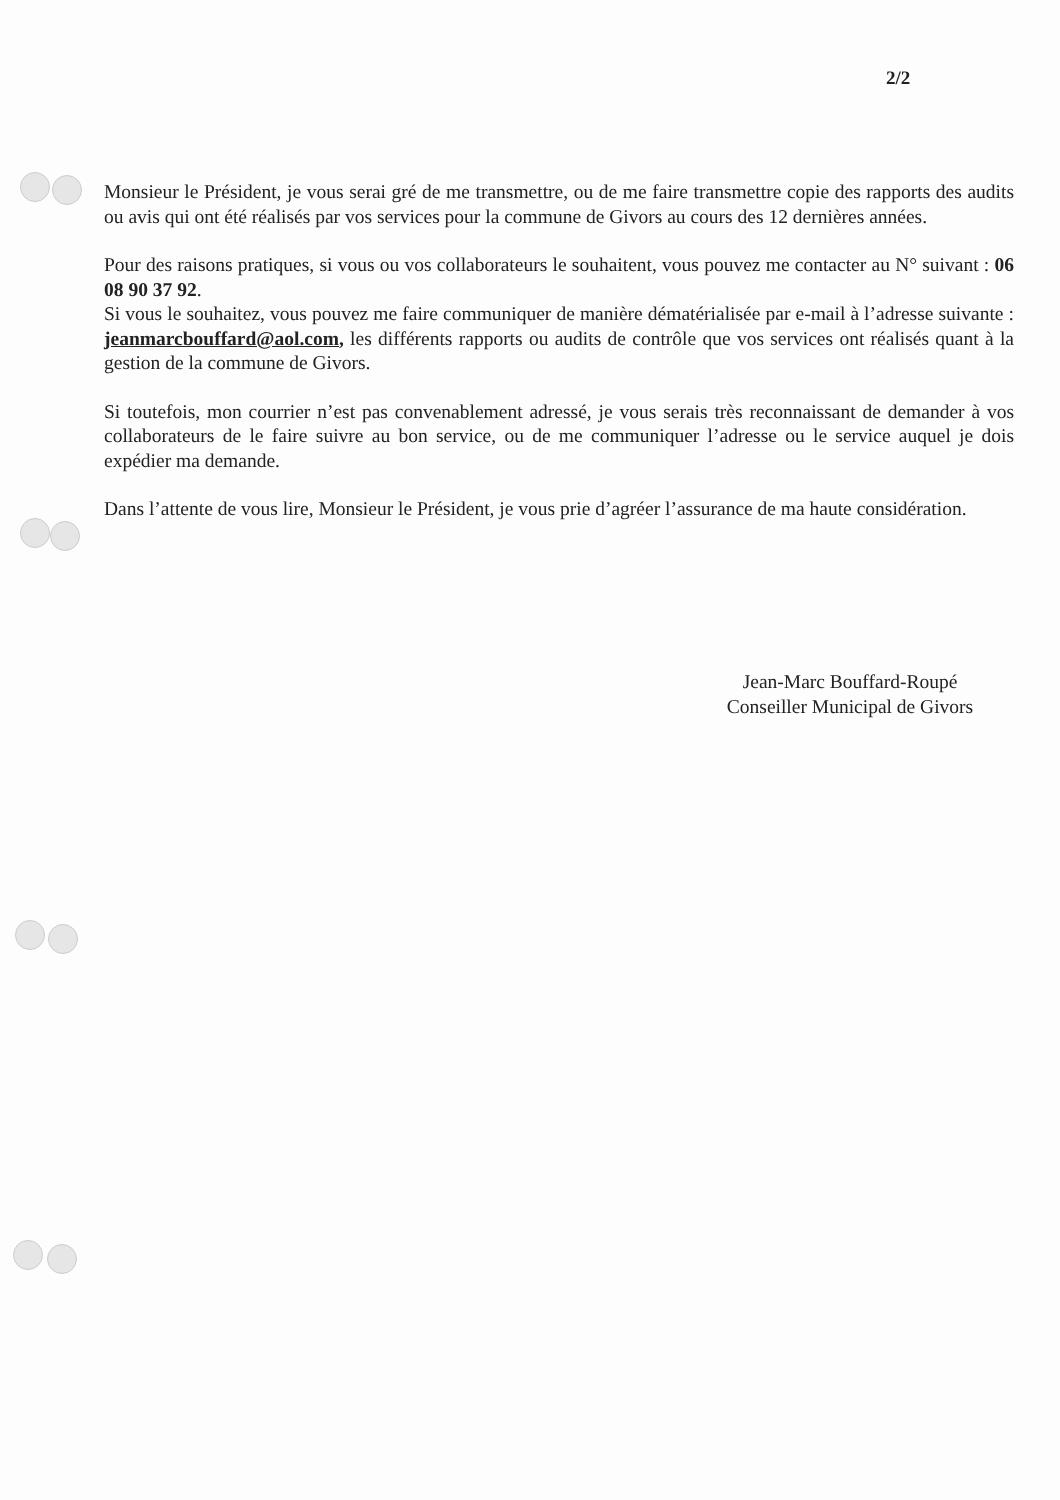2/2
Monsieur le Président, je vous serai gré de me transmettre, ou de me faire transmettre copie des rapports des audits ou avis qui ont été réalisés par vos services pour la commune de Givors au cours des 12 dernières années.
Pour des raisons pratiques, si vous ou vos collaborateurs le souhaitent, vous pouvez me contacter au N° suivant : 06 08 90 37 92.
Si vous le souhaitez, vous pouvez me faire communiquer de manière dématérialisée par e-mail à l’adresse suivante : jeanmarcbouffard@aol.com, les différents rapports ou audits de contrôle que vos services ont réalisés quant à la gestion de la commune de Givors.
Si toutefois, mon courrier n’est pas convenablement adressé, je vous serais très reconnaissant de demander à vos collaborateurs de le faire suivre au bon service, ou de me communiquer l’adresse ou le service auquel je dois expédier ma demande.
Dans l’attente de vous lire, Monsieur le Président, je vous prie d’agréer l’assurance de ma haute considération.
Jean-Marc Bouffard-Roupé
Conseiller Municipal de Givors